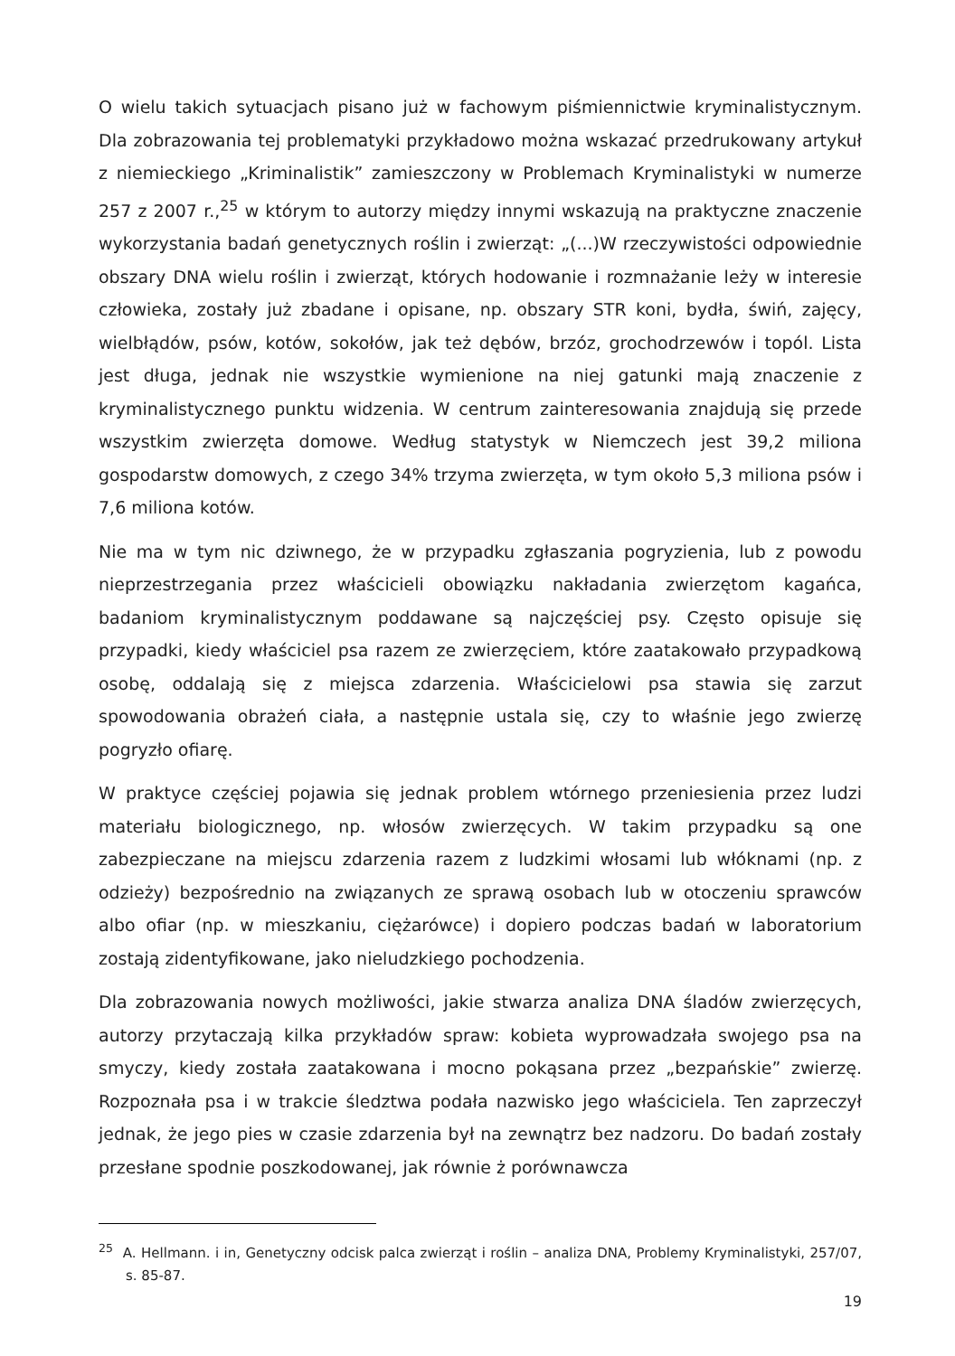O wielu takich sytuacjach pisano już w fachowym piśmiennictwie kryminalistycznym. Dla zobrazowania tej problematyki przykładowo można wskazać przedrukowany artykuł z niemieckiego „Kriminalistik” zamieszczony w Problemach Kryminalistyki w numerze 257 z 2007 r.,<sup>25</sup> w którym to autorzy między innymi wskazują na praktyczne znaczenie wykorzystania badań genetycznych roślin i zwierząt: „(...)W rzeczywistości odpowiednie obszary DNA wielu roślin i zwierząt, których hodowanie i rozmnażanie leży w interesie człowieka, zostały już zbadane i opisane, np. obszary STR koni, bydła, świń, zajęcy, wielbłądów, psów, kotów, sokołów, jak też dębów, brzóz, grochodrzewów i topól. Lista jest długa, jednak nie wszystkie wymienione na niej gatunki mają znaczenie z kryminalistycznego punktu widzenia. W centrum zainteresowania znajdują się przede wszystkim zwierzęta domowe. Według statystyk w Niemczech jest 39,2 miliona gospodarstw domowych, z czego 34% trzyma zwierzęta, w tym około 5,3 miliona psów i 7,6 miliona kotów.
Nie ma w tym nic dziwnego, że w przypadku zgłaszania pogryzienia, lub z powodu nieprzestrzegania przez właścicieli obowiązku nakładania zwierzętom kagańca, badaniom kryminalistycznym poddawane są najczęściej psy. Często opisuje się przypadki, kiedy właściciel psa razem ze zwierzęciem, które zaatakowało przypadkową osobę, oddalają się z miejsca zdarzenia. Właścicielowi psa stawia się zarzut spowodowania obrażeń ciała, a następnie ustala się, czy to właśnie jego zwierzę pogryzło ofiarę.
W praktyce częściej pojawia się jednak problem wtórnego przeniesienia przez ludzi materiału biologicznego, np. włosów zwierzęcych. W takim przypadku są one zabezpieczane na miejscu zdarzenia razem z ludzkimi włosami lub włóknami (np. z odzieży) bezpośrednio na związanych ze sprawą osobach lub w otoczeniu sprawców albo ofiar (np. w mieszkaniu, ciężarówce) i dopiero podczas badań w laboratorium zostają zidentyfikowane, jako nieludzkiego pochodzenia.
Dla zobrazowania nowych możliwości, jakie stwarza analiza DNA śladów zwierzęcych, autorzy przytaczają kilka przykładów spraw: kobieta wyprowadzała swojego psa na smyczy, kiedy została zaatakowana i mocno pokąsana przez „bezpańskie” zwierzę. Rozpoznała psa i w trakcie śledztwa podała nazwisko jego właściciela. Ten zaprzeczył jednak, że jego pies w czasie zdarzenia był na zewnątrz bez nadzoru. Do badań zostały przesłane spodnie poszkodowanej, jak równie ż porównawcza
<sup>25</sup> A. Hellmann. i in, Genetyczny odcisk palca zwierząt i roślin – analiza DNA, Problemy Kryminalistyki, 257/07, s. 85-87.
19